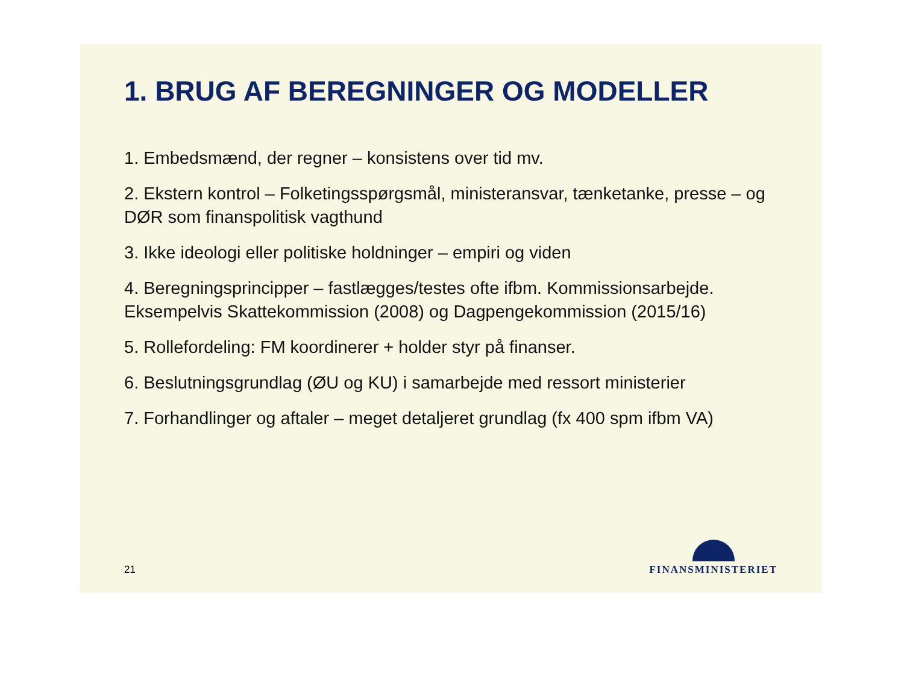1. BRUG AF BEREGNINGER OG MODELLER
1. Embedsmænd, der regner – konsistens over tid mv.
2. Ekstern kontrol – Folketingsspørgsmål, ministeransvar, tænketanke, presse – og DØR som finanspolitisk vagthund
3. Ikke ideologi eller politiske holdninger – empiri og viden
4. Beregningsprincipper – fastlægges/testes ofte ifbm. Kommissionsarbejde. Eksempelvis Skattekommission (2008) og Dagpengekommission (2015/16)
5. Rollefordeling: FM koordinerer + holder styr på finanser.
6. Beslutningsgrundlag (ØU og KU) i samarbejde med ressort ministerier
7. Forhandlinger og aftaler – meget detaljeret grundlag (fx 400 spm ifbm VA)
21
FINANSMINISTERIET